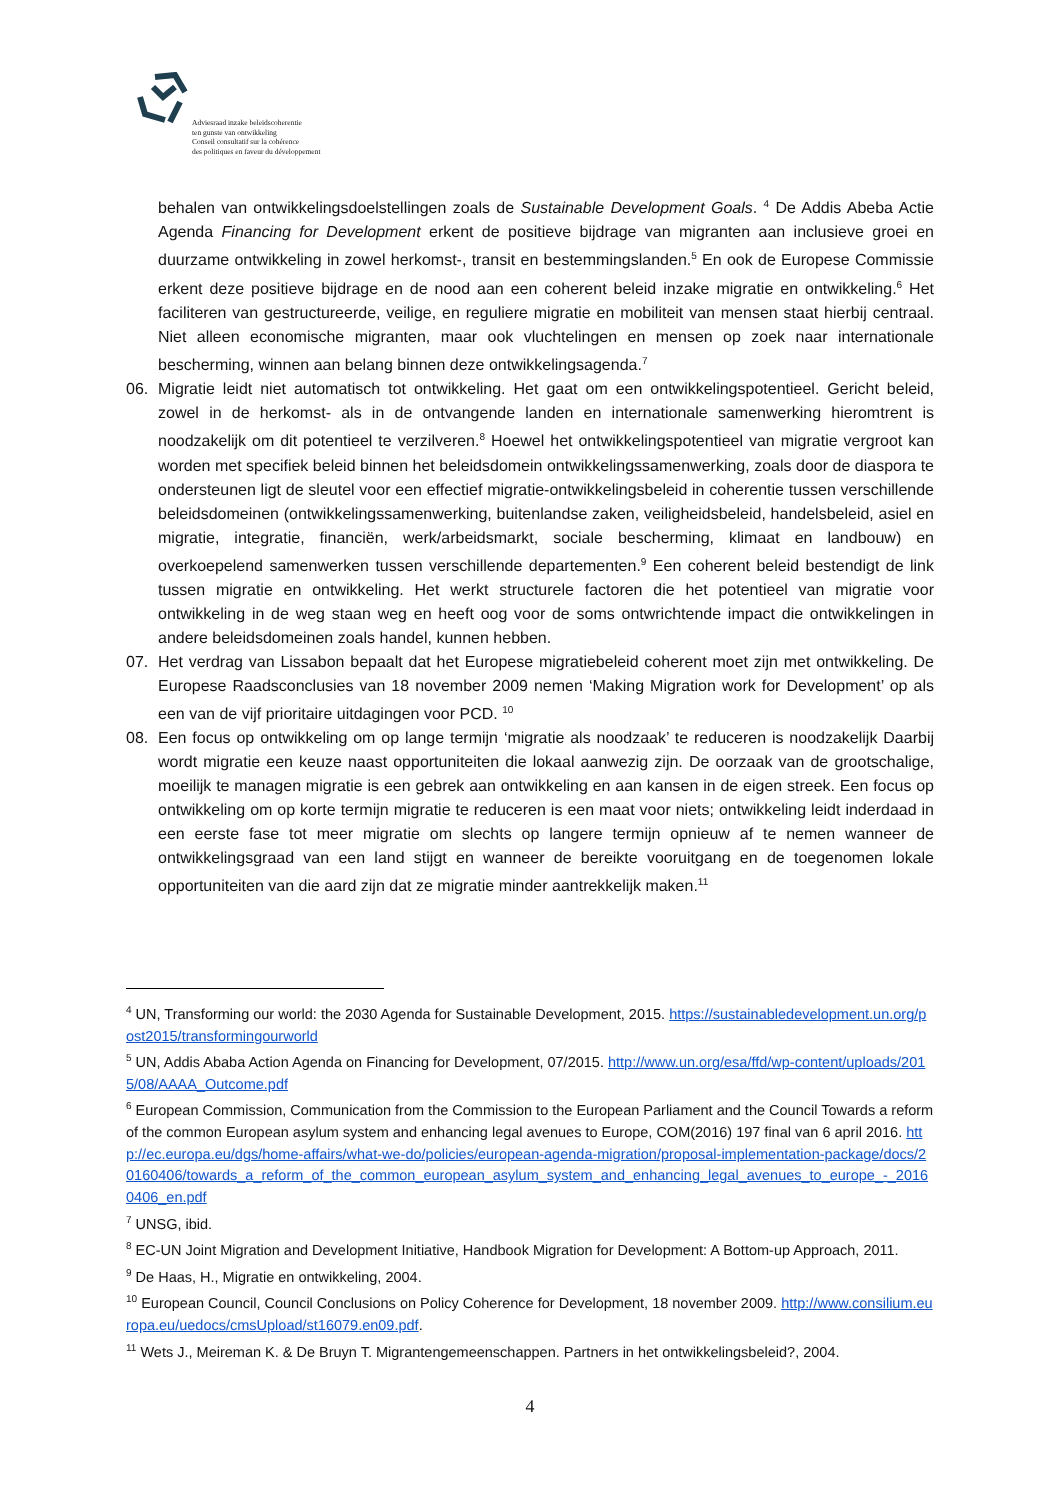Adviesraad inzake beleidscoherentie
ten gunste van ontwikkeling
Conseil consultatif sur la cohérence
des politiques en faveur du développement
behalen van ontwikkelingsdoelstellingen zoals de Sustainable Development Goals. <sup>4</sup> De Addis Abeba Actie Agenda Financing for Development erkent de positieve bijdrage van migranten aan inclusieve groei en duurzame ontwikkeling in zowel herkomst-, transit en bestemmingslanden.<sup>5</sup> En ook de Europese Commissie erkent deze positieve bijdrage en de nood aan een coherent beleid inzake migratie en ontwikkeling.<sup>6</sup> Het faciliteren van gestructureerde, veilige, en reguliere migratie en mobiliteit van mensen staat hierbij centraal. Niet alleen economische migranten, maar ook vluchtelingen en mensen op zoek naar internationale bescherming, winnen aan belang binnen deze ontwikkelingsagenda.<sup>7</sup>
06. Migratie leidt niet automatisch tot ontwikkeling. Het gaat om een ontwikkelingspotentieel. Gericht beleid, zowel in de herkomst- als in de ontvangende landen en internationale samenwerking hieromtrent is noodzakelijk om dit potentieel te verzilveren.<sup>8</sup> Hoewel het ontwikkelingspotentieel van migratie vergroot kan worden met specifiek beleid binnen het beleidsdomein ontwikkelingssamenwerking, zoals door de diaspora te ondersteunen ligt de sleutel voor een effectief migratie-ontwikkelingsbeleid in coherentie tussen verschillende beleidsdomeinen (ontwikkelingssamenwerking, buitenlandse zaken, veiligheidsbeleid, handelsbeleid, asiel en migratie, integratie, financiën, werk/arbeidsmarkt, sociale bescherming, klimaat en landbouw) en overkoepelend samenwerken tussen verschillende departementen.<sup>9</sup> Een coherent beleid bestendigt de link tussen migratie en ontwikkeling. Het werkt structurele factoren die het potentieel van migratie voor ontwikkeling in de weg staan weg en heeft oog voor de soms ontwrichtende impact die ontwikkelingen in andere beleidsdomeinen zoals handel, kunnen hebben.
07. Het verdrag van Lissabon bepaalt dat het Europese migratiebeleid coherent moet zijn met ontwikkeling. De Europese Raadsconclusies van 18 november 2009 nemen ‘Making Migration work for Development’ op als een van de vijf prioritaire uitdagingen voor PCD. <sup>10</sup>
08. Een focus op ontwikkeling om op lange termijn ‘migratie als noodzaak’ te reduceren is noodzakelijk Daarbij wordt migratie een keuze naast opportuniteiten die lokaal aanwezig zijn. De oorzaak van de grootschalige, moeilijk te managen migratie is een gebrek aan ontwikkeling en aan kansen in de eigen streek. Een focus op ontwikkeling om op korte termijn migratie te reduceren is een maat voor niets; ontwikkeling leidt inderdaad in een eerste fase tot meer migratie om slechts op langere termijn opnieuw af te nemen wanneer de ontwikkelingsgraad van een land stijgt en wanneer de bereikte vooruitgang en de toegenomen lokale opportuniteiten van die aard zijn dat ze migratie minder aantrekkelijk maken.<sup>11</sup>
<sup>4</sup> UN, Transforming our world: the 2030 Agenda for Sustainable Development, 2015. https://sustainabledevelopment.un.org/post2015/transformingourworld
<sup>5</sup> UN, Addis Ababa Action Agenda on Financing for Development, 07/2015. http://www.un.org/esa/ffd/wp-content/uploads/2015/08/AAAA_Outcome.pdf
<sup>6</sup> European Commission, Communication from the Commission to the European Parliament and the Council Towards a reform of the common European asylum system and enhancing legal avenues to Europe, COM(2016) 197 final van 6 april 2016. http://ec.europa.eu/dgs/home-affairs/what-we-do/policies/european-agenda-migration/proposal-implementation-package/docs/20160406/towards_a_reform_of_the_common_european_asylum_system_and_enhancing_legal_avenues_to_europe_-_20160406_en.pdf
<sup>7</sup> UNSG, ibid.
<sup>8</sup> EC-UN Joint Migration and Development Initiative, Handbook Migration for Development: A Bottom-up Approach, 2011.
<sup>9</sup> De Haas, H., Migratie en ontwikkeling, 2004.
<sup>10</sup> European Council, Council Conclusions on Policy Coherence for Development, 18 november 2009. http://www.consilium.europa.eu/uedocs/cmsUpload/st16079.en09.pdf.
<sup>11</sup> Wets J., Meireman K. & De Bruyn T. Migrantengemeenschappen. Partners in het ontwikkelingsbeleid?, 2004.
4